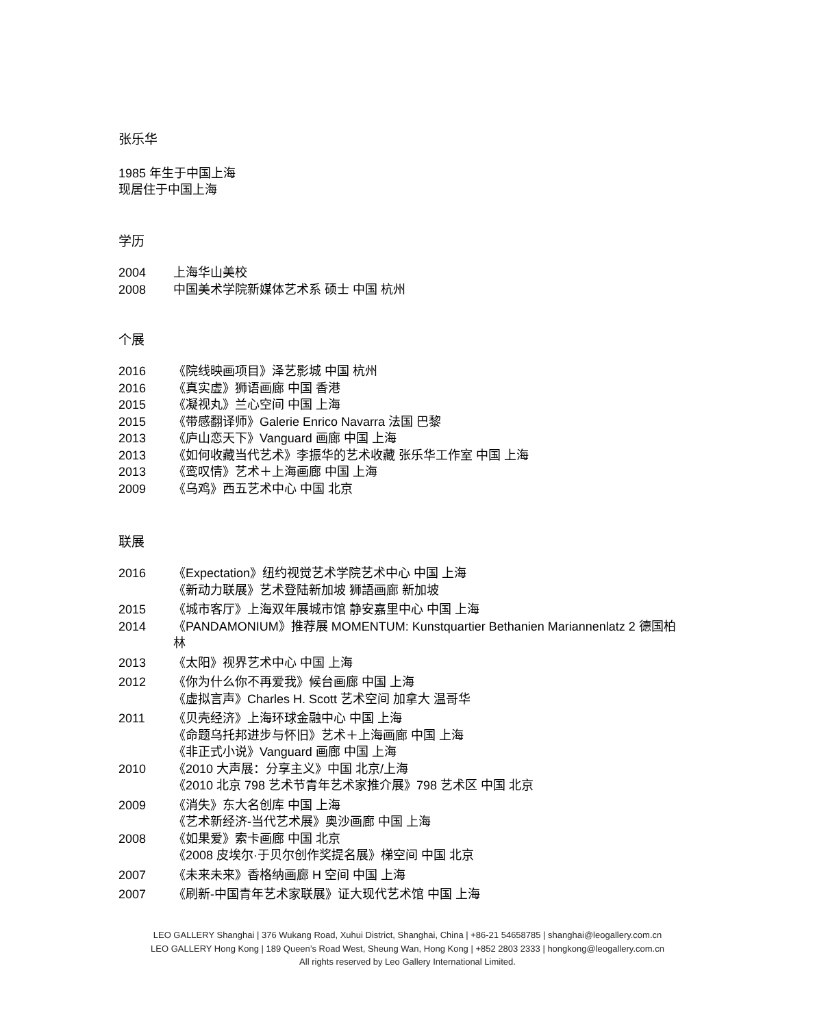张乐华
1985 年生于中国上海
现居住于中国上海
学历
2004 上海华山美校
2008 中国美术学院新媒体艺术系 硕士 中国 杭州
个展
2016 《院线映画项目》泽艺影城 中国 杭州
2016 《真实虚》狮语画廊 中国 香港
2015 《凝视丸》兰心空间 中国 上海
2015 《带感翻译师》Galerie Enrico Navarra 法国 巴黎
2013 《庐山恋天下》Vanguard 画廊 中国 上海
2013 《如何收藏当代艺术》李振华的艺术收藏 张乐华工作室 中国 上海
2013 《鸾叹情》艺术＋上海画廊 中国 上海
2009 《乌鸡》西五艺术中心 中国 北京
联展
2016 《Expectation》纽约视觉艺术学院艺术中心 中国 上海
《新动力联展》艺术登陆新加坡 狮語画廊 新加坡
2015 《城市客厅》上海双年展城市馆 静安嘉里中心 中国 上海
2014 《PANDAMONIUM》推荐展 MOMENTUM: Kunstquartier Bethanien Mariannenlatz 2 德国柏林
2013 《太阳》视界艺术中心 中国 上海
2012 《你为什么你不再爱我》候台画廊 中国 上海
《虚拟言声》Charles H. Scott 艺术空间 加拿大 温哥华
2011 《贝壳经济》上海环球金融中心 中国 上海
《命题乌托邦进步与怀旧》艺术＋上海画廊 中国 上海
《非正式小说》Vanguard 画廊 中国 上海
2010 《2010 大声展：分享主义》中国 北京/上海
《2010 北京 798 艺术节青年艺术家推介展》798 艺术区 中国 北京
2009 《消失》东大名创库 中国 上海
《艺术新经济-当代艺术展》奥沙画廊 中国 上海
2008 《如果爱》索卡画廊 中国 北京
《2008 皮埃尔·于贝尔创作奖提名展》梯空间 中国 北京
2007 《未来未来》香格纳画廊 H 空间 中国 上海
2007 《刷新-中国青年艺术家联展》证大现代艺术馆 中国 上海
LEO GALLERY Shanghai | 376 Wukang Road, Xuhui District, Shanghai, China | +86-21 54658785 | shanghai@leogallery.com.cn
LEO GALLERY Hong Kong | 189 Queen’s Road West, Sheung Wan, Hong Kong | +852 2803 2333 | hongkong@leogallery.com.cn
All rights reserved by Leo Gallery International Limited.